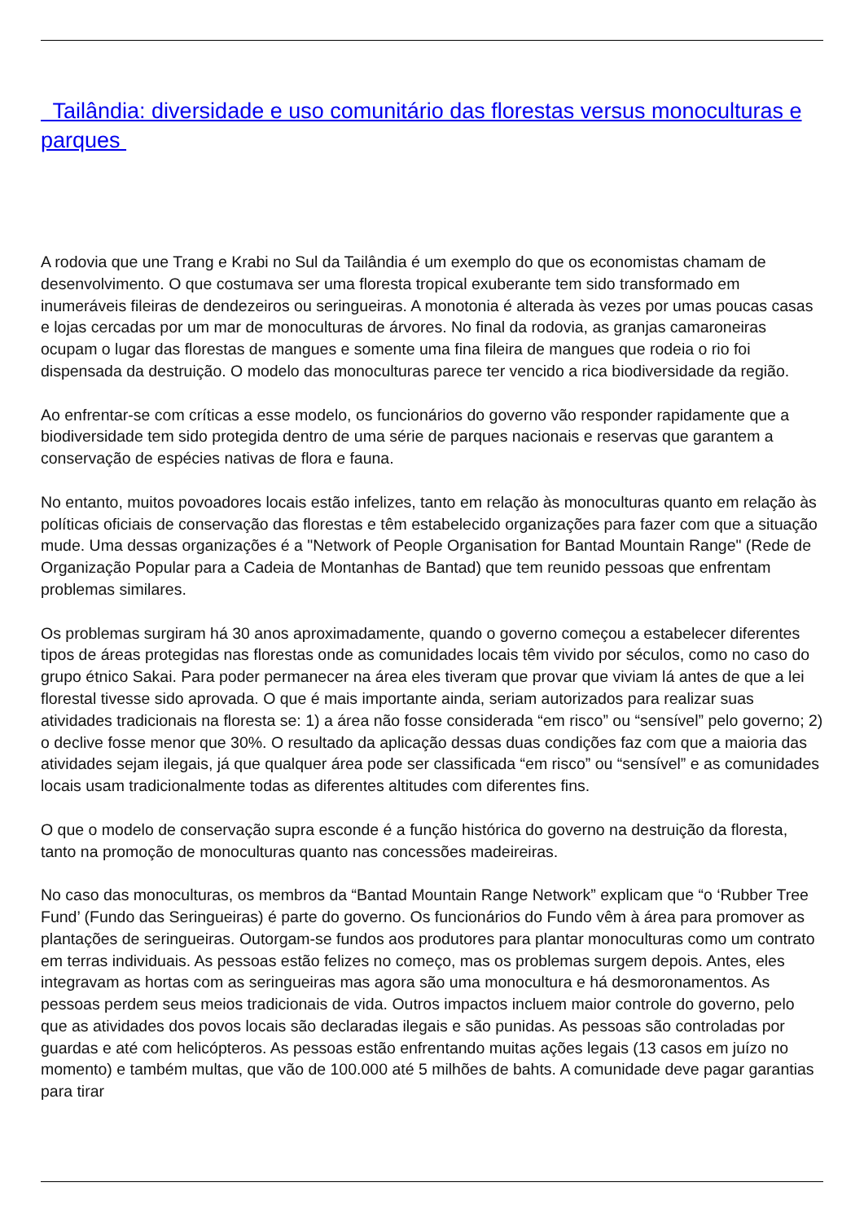Tailândia: diversidade e uso comunitário das florestas versus monoculturas e parques
A rodovia que une Trang e Krabi no Sul da Tailândia é um exemplo do que os economistas chamam de desenvolvimento. O que costumava ser uma floresta tropical exuberante tem sido transformado em inumeráveis fileiras de dendezeiros ou seringueiras. A monotonia é alterada às vezes por umas poucas casas e lojas cercadas por um mar de monoculturas de árvores. No final da rodovia, as granjas camaroneiras ocupam o lugar das florestas de mangues e somente uma fina fileira de mangues que rodeia o rio foi dispensada da destruição. O modelo das monoculturas parece ter vencido a rica biodiversidade da região.
Ao enfrentar-se com críticas a esse modelo, os funcionários do governo vão responder rapidamente que a biodiversidade tem sido protegida dentro de uma série de parques nacionais e reservas que garantem a conservação de espécies nativas de flora e fauna.
No entanto, muitos povoadores locais estão infelizes, tanto em relação às monoculturas quanto em relação às políticas oficiais de conservação das florestas e têm estabelecido organizações para fazer com que a situação mude. Uma dessas organizações é a "Network of People Organisation for Bantad Mountain Range" (Rede de Organização Popular para a Cadeia de Montanhas de Bantad) que tem reunido pessoas que enfrentam problemas similares.
Os problemas surgiram há 30 anos aproximadamente, quando o governo começou a estabelecer diferentes tipos de áreas protegidas nas florestas onde as comunidades locais têm vivido por séculos, como no caso do grupo étnico Sakai. Para poder permanecer na área eles tiveram que provar que viviam lá antes de que a lei florestal tivesse sido aprovada. O que é mais importante ainda, seriam autorizados para realizar suas atividades tradicionais na floresta se: 1) a área não fosse considerada “em risco” ou “sensível” pelo governo; 2) o declive fosse menor que 30%. O resultado da aplicação dessas duas condições faz com que a maioria das atividades sejam ilegais, já que qualquer área pode ser classificada “em risco” ou “sensível” e as comunidades locais usam tradicionalmente todas as diferentes altitudes com diferentes fins.
O que o modelo de conservação supra esconde é a função histórica do governo na destruição da floresta, tanto na promoção de monoculturas quanto nas concessões madeireiras.
No caso das monoculturas, os membros da “Bantad Mountain Range Network” explicam que “o ‘Rubber Tree Fund’ (Fundo das Seringueiras) é parte do governo. Os funcionários do Fundo vêm à área para promover as plantações de seringueiras. Outorgam-se fundos aos produtores para plantar monoculturas como um contrato em terras individuais. As pessoas estão felizes no começo, mas os problemas surgem depois. Antes, eles integravam as hortas com as seringueiras mas agora são uma monocultura e há desmoronamentos. As pessoas perdem seus meios tradicionais de vida. Outros impactos incluem maior controle do governo, pelo que as atividades dos povos locais são declaradas ilegais e são punidas. As pessoas são controladas por guardas e até com helicópteros. As pessoas estão enfrentando muitas ações legais (13 casos em juízo no momento) e também multas, que vão de 100.000 até 5 milhões de bahts. A comunidade deve pagar garantias para tirar